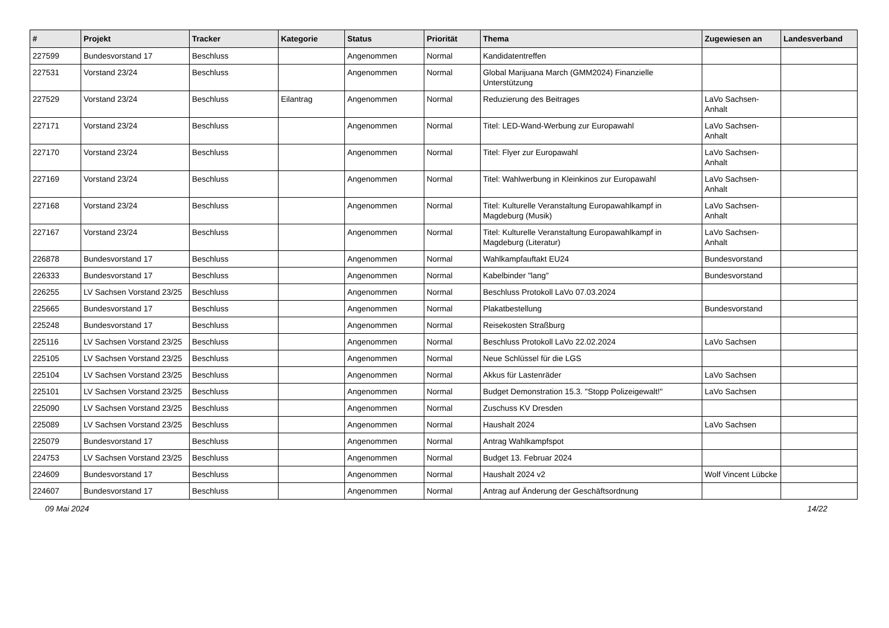| # | Projekt | Tracker | Kategorie | Status | Priorität | Thema | Zugewiesen an | Landesverband |
| --- | --- | --- | --- | --- | --- | --- | --- | --- |
| 227599 | Bundesvorstand 17 | Beschluss | | Angenommen | Normal | Kandidatentreffen | | |
| 227531 | Vorstand 23/24 | Beschluss | | Angenommen | Normal | Global Marijuana March (GMM2024) Finanzielle Unterstützung | | |
| 227529 | Vorstand 23/24 | Beschluss | Eilantrag | Angenommen | Normal | Reduzierung des Beitrages | LaVo Sachsen-Anhalt | |
| 227171 | Vorstand 23/24 | Beschluss | | Angenommen | Normal | Titel: LED-Wand-Werbung zur Europawahl | LaVo Sachsen-Anhalt | |
| 227170 | Vorstand 23/24 | Beschluss | | Angenommen | Normal | Titel: Flyer zur Europawahl | LaVo Sachsen-Anhalt | |
| 227169 | Vorstand 23/24 | Beschluss | | Angenommen | Normal | Titel: Wahlwerbung in Kleinkinos zur Europawahl | LaVo Sachsen-Anhalt | |
| 227168 | Vorstand 23/24 | Beschluss | | Angenommen | Normal | Titel: Kulturelle Veranstaltung Europawahlkampf in Magdeburg (Musik) | LaVo Sachsen-Anhalt | |
| 227167 | Vorstand 23/24 | Beschluss | | Angenommen | Normal | Titel: Kulturelle Veranstaltung Europawahlkampf in Magdeburg (Literatur) | LaVo Sachsen-Anhalt | |
| 226878 | Bundesvorstand 17 | Beschluss | | Angenommen | Normal | Wahlkampfauftakt EU24 | Bundesvorstand | |
| 226333 | Bundesvorstand 17 | Beschluss | | Angenommen | Normal | Kabelbinder "lang" | Bundesvorstand | |
| 226255 | LV Sachsen Vorstand 23/25 | Beschluss | | Angenommen | Normal | Beschluss Protokoll LaVo 07.03.2024 | | |
| 225665 | Bundesvorstand 17 | Beschluss | | Angenommen | Normal | Plakatbestellung | Bundesvorstand | |
| 225248 | Bundesvorstand 17 | Beschluss | | Angenommen | Normal | Reisekosten Straßburg | | |
| 225116 | LV Sachsen Vorstand 23/25 | Beschluss | | Angenommen | Normal | Beschluss Protokoll LaVo 22.02.2024 | LaVo Sachsen | |
| 225105 | LV Sachsen Vorstand 23/25 | Beschluss | | Angenommen | Normal | Neue Schlüssel für die LGS | | |
| 225104 | LV Sachsen Vorstand 23/25 | Beschluss | | Angenommen | Normal | Akkus für Lastenräder | LaVo Sachsen | |
| 225101 | LV Sachsen Vorstand 23/25 | Beschluss | | Angenommen | Normal | Budget Demonstration 15.3. "Stopp Polizeigewalt!" | LaVo Sachsen | |
| 225090 | LV Sachsen Vorstand 23/25 | Beschluss | | Angenommen | Normal | Zuschuss KV Dresden | | |
| 225089 | LV Sachsen Vorstand 23/25 | Beschluss | | Angenommen | Normal | Haushalt 2024 | LaVo Sachsen | |
| 225079 | Bundesvorstand 17 | Beschluss | | Angenommen | Normal | Antrag Wahlkampfspot | | |
| 224753 | LV Sachsen Vorstand 23/25 | Beschluss | | Angenommen | Normal | Budget 13. Februar 2024 | | |
| 224609 | Bundesvorstand 17 | Beschluss | | Angenommen | Normal | Haushalt 2024 v2 | Wolf Vincent Lübcke | |
| 224607 | Bundesvorstand 17 | Beschluss | | Angenommen | Normal | Antrag auf Änderung der Geschäftsordnung | | |
09 Mai 2024 14/22